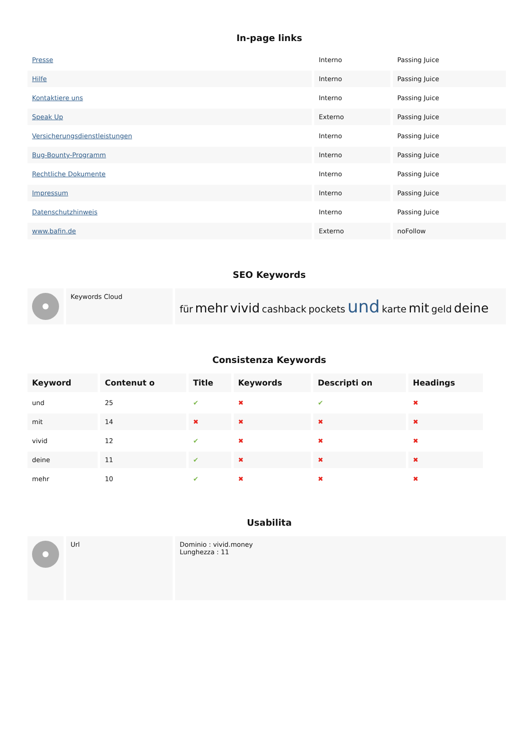In-page links
| Presse | Interno | Passing Juice |
| Hilfe | Interno | Passing Juice |
| Kontaktiere uns | Interno | Passing Juice |
| Speak Up | Externo | Passing Juice |
| Versicherungsdienstleistungen | Interno | Passing Juice |
| Bug-Bounty-Programm | Interno | Passing Juice |
| Rechtliche Dokumente | Interno | Passing Juice |
| Impressum | Interno | Passing Juice |
| Datenschutzhinweis | Interno | Passing Juice |
| www.bafin.de | Externo | noFollow |
SEO Keywords
| | Keywords Cloud | für mehr vivid cashback pockets und karte mit geld deine |
Consistenza Keywords
| Keyword | Contenut o | Title | Keywords | Descripti on | Headings |
| --- | --- | --- | --- | --- | --- |
| und | 25 | ✔ | ✖ | ✔ | ✖ |
| mit | 14 | ✖ | ✖ | ✖ | ✖ |
| vivid | 12 | ✔ | ✖ | ✖ | ✖ |
| deine | 11 | ✔ | ✖ | ✖ | ✖ |
| mehr | 10 | ✔ | ✖ | ✖ | ✖ |
Usabilita
| | Url | Dominio : vivid.money Lunghezza : 11 |